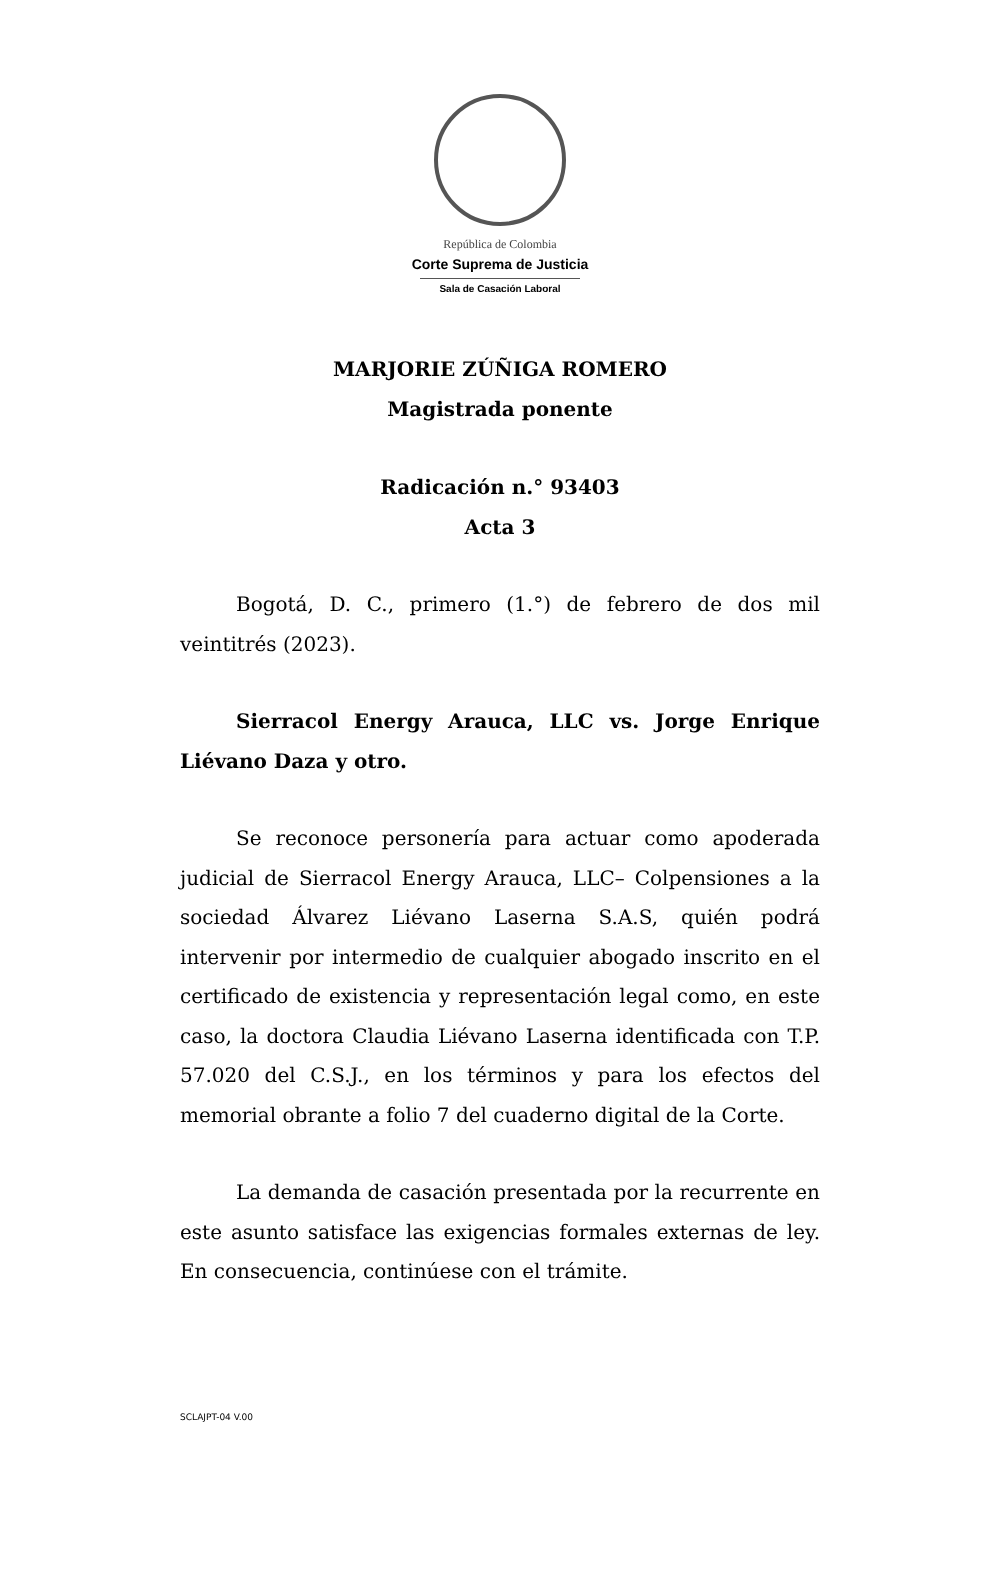República de Colombia
Corte Suprema de Justicia
Sala de Casación Laboral
MARJORIE ZÚÑIGA ROMERO
Magistrada ponente
Radicación n.° 93403
Acta 3
Bogotá, D. C., primero (1.°) de febrero de dos mil veintitrés (2023).
Sierracol Energy Arauca, LLC vs. Jorge Enrique Liévano Daza y otro.
Se reconoce personería para actuar como apoderada judicial de Sierracol Energy Arauca, LLC– Colpensiones a la sociedad Álvarez Liévano Laserna S.A.S, quién podrá intervenir por intermedio de cualquier abogado inscrito en el certificado de existencia y representación legal como, en este caso, la doctora Claudia Liévano Laserna identificada con T.P. 57.020 del C.S.J., en los términos y para los efectos del memorial obrante a folio 7 del cuaderno digital de la Corte.
La demanda de casación presentada por la recurrente en este asunto satisface las exigencias formales externas de ley. En consecuencia, continúese con el trámite.
SCLAJPT-04 V.00